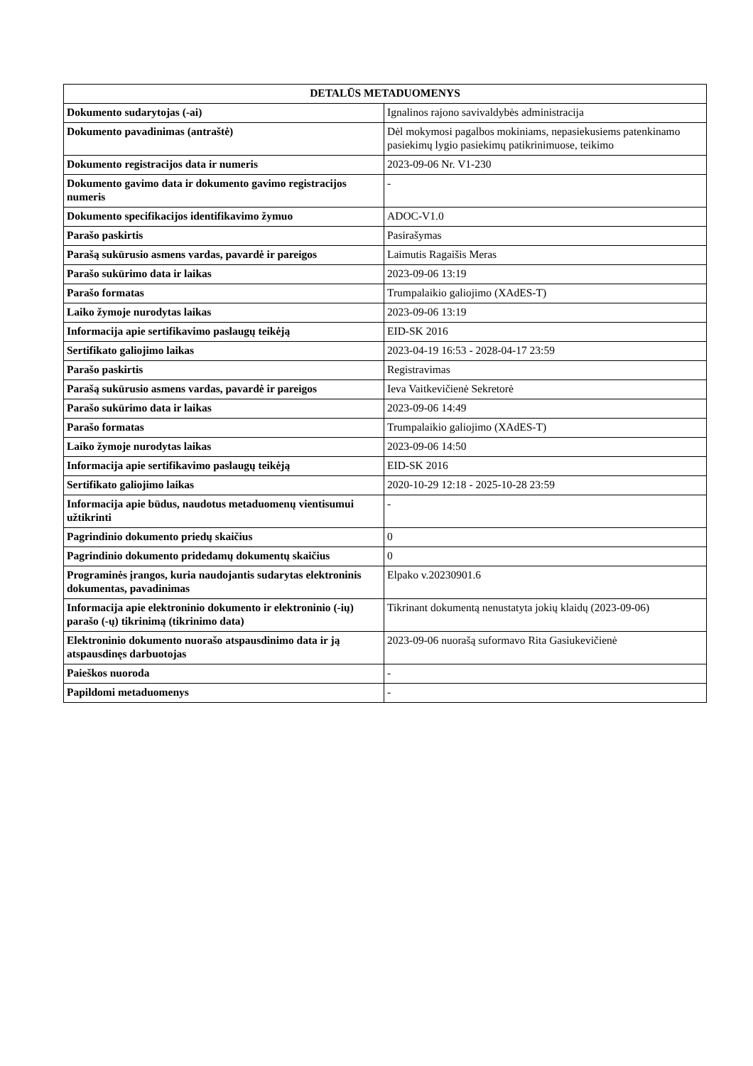| DETALŪS METADUOMENYS | |
| --- | --- |
| Dokumento sudarytojas (-ai) | Ignalinos rajono savivaldybės administracija |
| Dokumento pavadinimas (antraštė) | Dėl mokymosi pagalbos mokiniams, nepasiekusiems patenkinamo pasiekimų lygio pasiekimų patikrinimuose, teikimo |
| Dokumento registracijos data ir numeris | 2023-09-06 Nr. V1-230 |
| Dokumento gavimo data ir dokumento gavimo registracijos numeris | - |
| Dokumento specifikacijos identifikavimo žymuo | ADOC-V1.0 |
| Parašo paskirtis | Pasirašymas |
| Parašą sukūrusio asmens vardas, pavardė ir pareigos | Laimutis Ragaišis Meras |
| Parašo sukūrimo data ir laikas | 2023-09-06 13:19 |
| Parašo formatas | Trumpalaikio galiojimo (XAdES-T) |
| Laiko žymoje nurodytas laikas | 2023-09-06 13:19 |
| Informacija apie sertifikavimo paslaugų teikėją | EID-SK 2016 |
| Sertifikato galiojimo laikas | 2023-04-19 16:53 - 2028-04-17 23:59 |
| Parašo paskirtis | Registravimas |
| Parašą sukūrusio asmens vardas, pavardė ir pareigos | Ieva Vaitkevičienė Sekretorė |
| Parašo sukūrimo data ir laikas | 2023-09-06 14:49 |
| Parašo formatas | Trumpalaikio galiojimo (XAdES-T) |
| Laiko žymoje nurodytas laikas | 2023-09-06 14:50 |
| Informacija apie sertifikavimo paslaugų teikėją | EID-SK 2016 |
| Sertifikato galiojimo laikas | 2020-10-29 12:18 - 2025-10-28 23:59 |
| Informacija apie būdus, naudotus metaduomenų vientisumui užtikrinti | - |
| Pagrindinio dokumento priedų skaičius | 0 |
| Pagrindinio dokumento pridedamų dokumentų skaičius | 0 |
| Programinės įrangos, kuria naudojantis sudarytas elektroninis dokumentas, pavadinimas | Elpako v.20230901.6 |
| Informacija apie elektroninio dokumento ir elektroninio (-ių) parašo (-ų) tikrinimą (tikrinimo data) | Tikrinant dokumentą nenustatyta jokių klaidų (2023-09-06) |
| Elektroninio dokumento nuorašo atspausdinimo data ir ją atspausdinęs darbuotojas | 2023-09-06 nuorašą suformavo Rita Gasiukevičienė |
| Paieškos nuoroda | - |
| Papildomi metaduomenys | - |